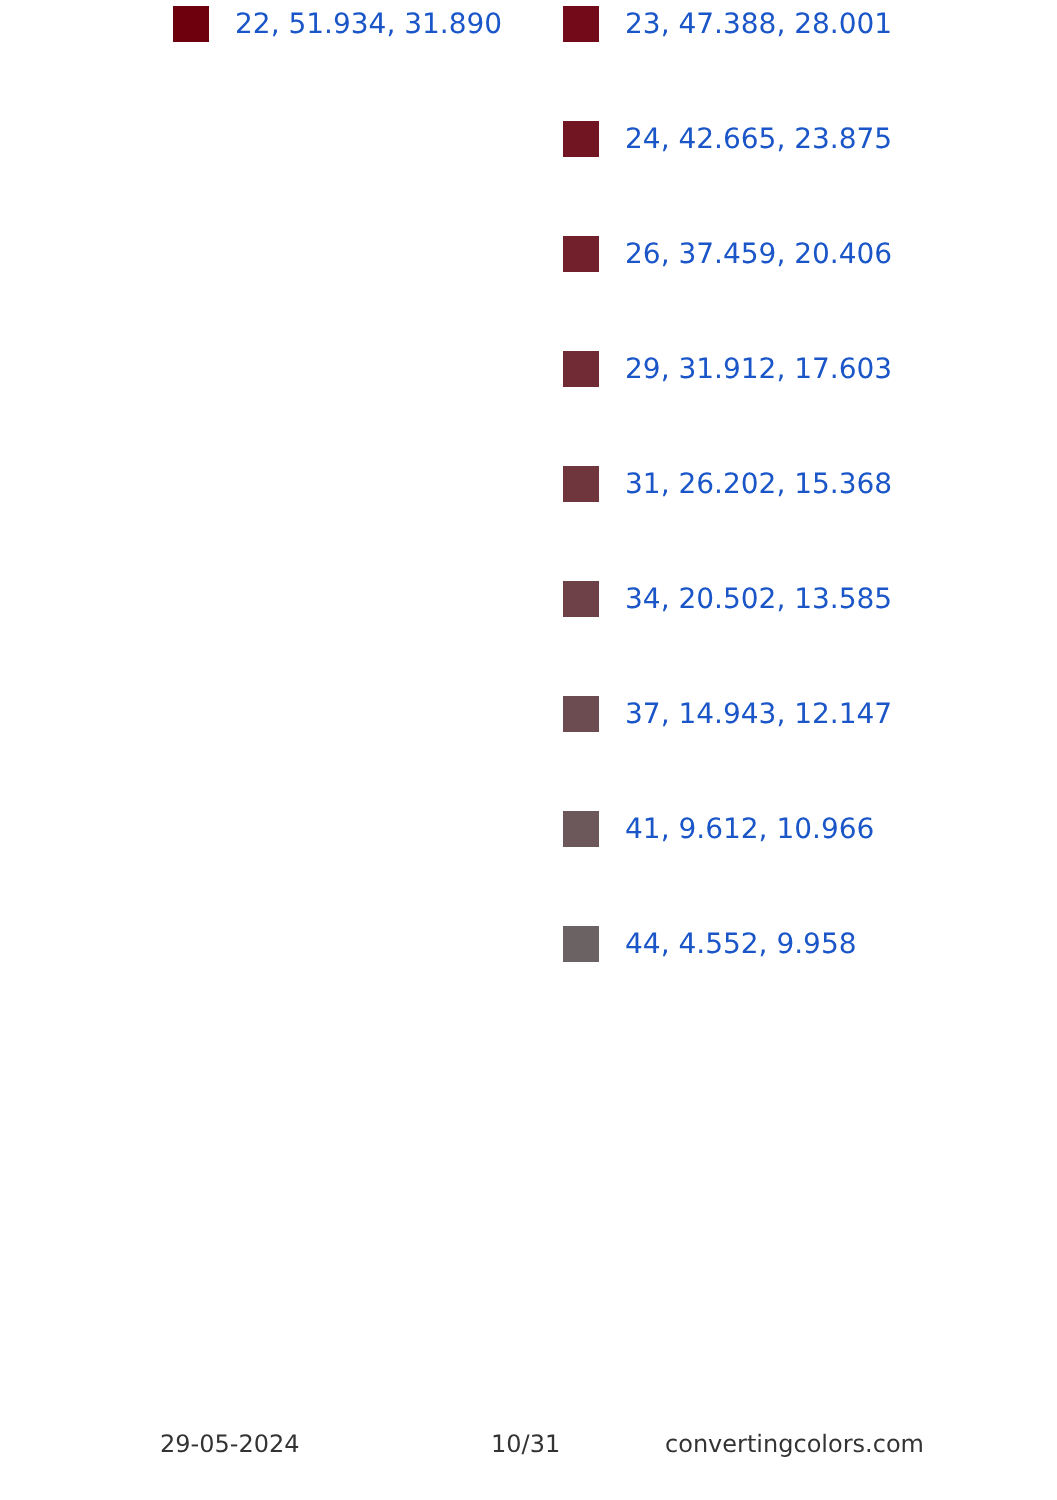22, 51.934, 31.890
23, 47.388, 28.001
24, 42.665, 23.875
26, 37.459, 20.406
29, 31.912, 17.603
31, 26.202, 15.368
34, 20.502, 13.585
37, 14.943, 12.147
41, 9.612, 10.966
44, 4.552, 9.958
29-05-2024 10/31 convertingcolors.com